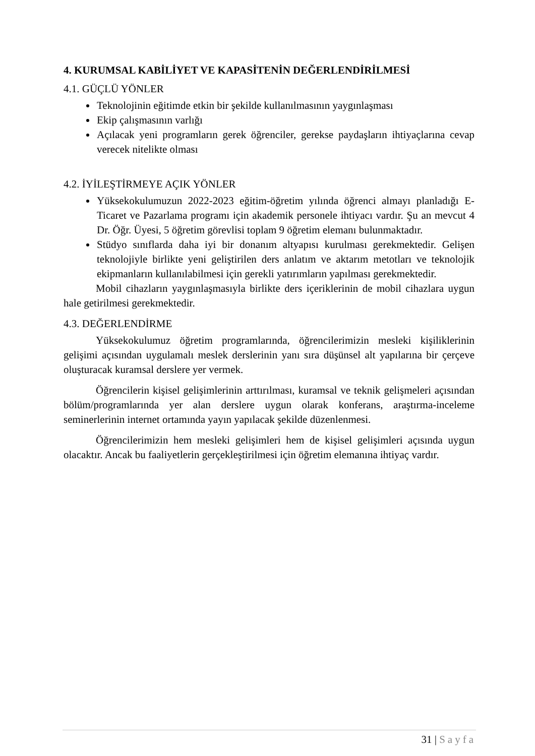4. KURUMSAL KABİLİYET VE KAPASİTENİN DEĞERLENDİRİLMESİ
4.1. GÜÇLÜ YÖNLER
Teknolojinin eğitimde etkin bir şekilde kullanılmasının yaygınlaşması
Ekip çalışmasının varlığı
Açılacak yeni programların gerek öğrenciler, gerekse paydaşların ihtiyaçlarına cevap verecek nitelikte olması
4.2. İYİLEŞTİRMEYE AÇIK YÖNLER
Yüksekokulumuzun 2022-2023 eğitim-öğretim yılında öğrenci almayı planladığı E-Ticaret ve Pazarlama programı için akademik personele ihtiyacı vardır. Şu an mevcut 4 Dr. Öğr. Üyesi, 5 öğretim görevlisi toplam 9 öğretim elemanı bulunmaktadır.
Stüdyo sınıflarda daha iyi bir donanım altyapısı kurulması gerekmektedir. Gelişen teknolojiyle birlikte yeni geliştirilen ders anlatım ve aktarım metotları ve teknolojik ekipmanların kullanılabilmesi için gerekli yatırımların yapılması gerekmektedir.
Mobil cihazların yaygınlaşmasıyla birlikte ders içeriklerinin de mobil cihazlara uygun hale getirilmesi gerekmektedir.
4.3. DEĞERLENDİRME
Yüksekokulumuz öğretim programlarında, öğrencilerimizin mesleki kişiliklerinin gelişimi açısından uygulamalı meslek derslerinin yanı sıra düşünsel alt yapılarına bir çerçeve oluşturacak kuramsal derslere yer vermek.
Öğrencilerin kişisel gelişimlerinin arttırılması, kuramsal ve teknik gelişmeleri açısından bölüm/programlarında yer alan derslere uygun olarak konferans, araştırma-inceleme seminerlerinin internet ortamında yayın yapılacak şekilde düzenlenmesi.
Öğrencilerimizin hem mesleki gelişimleri hem de kişisel gelişimleri açısında uygun olacaktır. Ancak bu faaliyetlerin gerçekleştirilmesi için öğretim elemanına ihtiyaç vardır.
31 | Sayfa